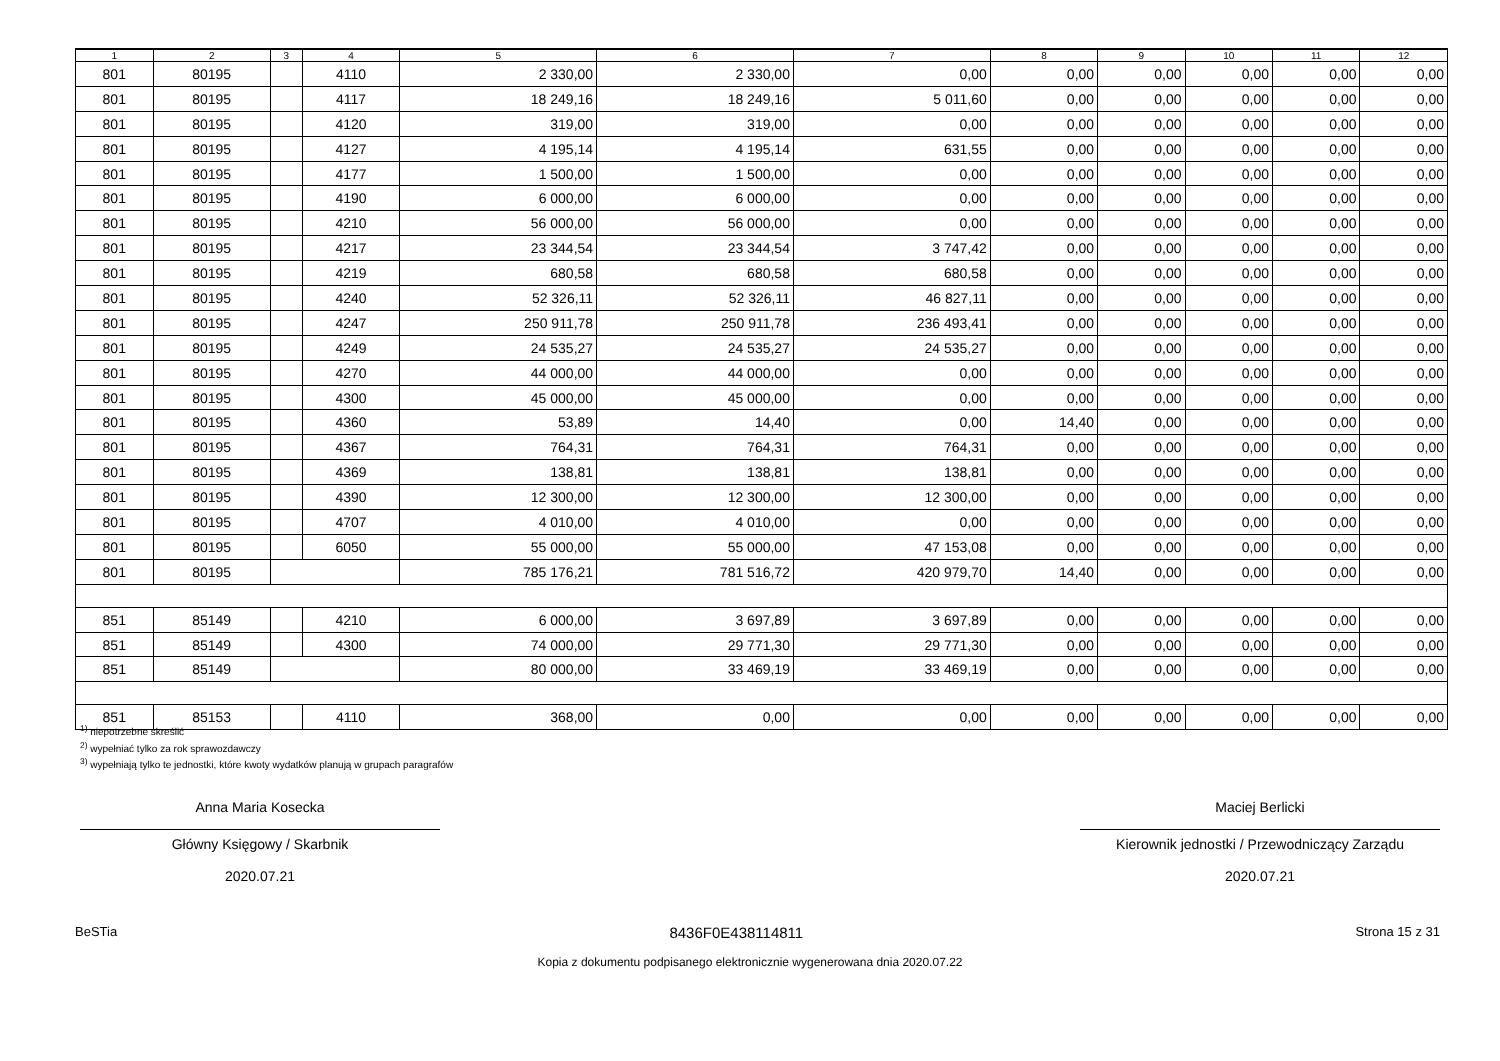| 1 | 2 | 3 | 4 | 5 | 6 | 7 | 8 | 9 | 10 | 11 | 12 |
| --- | --- | --- | --- | --- | --- | --- | --- | --- | --- | --- | --- |
| 801 | 80195 | | 4110 | 2 330,00 | 2 330,00 | 0,00 | 0,00 | 0,00 | 0,00 | 0,00 | 0,00 |
| 801 | 80195 | | 4117 | 18 249,16 | 18 249,16 | 5 011,60 | 0,00 | 0,00 | 0,00 | 0,00 | 0,00 |
| 801 | 80195 | | 4120 | 319,00 | 319,00 | 0,00 | 0,00 | 0,00 | 0,00 | 0,00 | 0,00 |
| 801 | 80195 | | 4127 | 4 195,14 | 4 195,14 | 631,55 | 0,00 | 0,00 | 0,00 | 0,00 | 0,00 |
| 801 | 80195 | | 4177 | 1 500,00 | 1 500,00 | 0,00 | 0,00 | 0,00 | 0,00 | 0,00 | 0,00 |
| 801 | 80195 | | 4190 | 6 000,00 | 6 000,00 | 0,00 | 0,00 | 0,00 | 0,00 | 0,00 | 0,00 |
| 801 | 80195 | | 4210 | 56 000,00 | 56 000,00 | 0,00 | 0,00 | 0,00 | 0,00 | 0,00 | 0,00 |
| 801 | 80195 | | 4217 | 23 344,54 | 23 344,54 | 3 747,42 | 0,00 | 0,00 | 0,00 | 0,00 | 0,00 |
| 801 | 80195 | | 4219 | 680,58 | 680,58 | 680,58 | 0,00 | 0,00 | 0,00 | 0,00 | 0,00 |
| 801 | 80195 | | 4240 | 52 326,11 | 52 326,11 | 46 827,11 | 0,00 | 0,00 | 0,00 | 0,00 | 0,00 |
| 801 | 80195 | | 4247 | 250 911,78 | 250 911,78 | 236 493,41 | 0,00 | 0,00 | 0,00 | 0,00 | 0,00 |
| 801 | 80195 | | 4249 | 24 535,27 | 24 535,27 | 24 535,27 | 0,00 | 0,00 | 0,00 | 0,00 | 0,00 |
| 801 | 80195 | | 4270 | 44 000,00 | 44 000,00 | 0,00 | 0,00 | 0,00 | 0,00 | 0,00 | 0,00 |
| 801 | 80195 | | 4300 | 45 000,00 | 45 000,00 | 0,00 | 0,00 | 0,00 | 0,00 | 0,00 | 0,00 |
| 801 | 80195 | | 4360 | 53,89 | 14,40 | 0,00 | 14,40 | 0,00 | 0,00 | 0,00 | 0,00 |
| 801 | 80195 | | 4367 | 764,31 | 764,31 | 764,31 | 0,00 | 0,00 | 0,00 | 0,00 | 0,00 |
| 801 | 80195 | | 4369 | 138,81 | 138,81 | 138,81 | 0,00 | 0,00 | 0,00 | 0,00 | 0,00 |
| 801 | 80195 | | 4390 | 12 300,00 | 12 300,00 | 12 300,00 | 0,00 | 0,00 | 0,00 | 0,00 | 0,00 |
| 801 | 80195 | | 4707 | 4 010,00 | 4 010,00 | 0,00 | 0,00 | 0,00 | 0,00 | 0,00 | 0,00 |
| 801 | 80195 | | 6050 | 55 000,00 | 55 000,00 | 47 153,08 | 0,00 | 0,00 | 0,00 | 0,00 | 0,00 |
| 801 | 80195 | | | 785 176,21 | 781 516,72 | 420 979,70 | 14,40 | 0,00 | 0,00 | 0,00 | 0,00 |
| 851 | 85149 | | 4210 | 6 000,00 | 3 697,89 | 3 697,89 | 0,00 | 0,00 | 0,00 | 0,00 | 0,00 |
| 851 | 85149 | | 4300 | 74 000,00 | 29 771,30 | 29 771,30 | 0,00 | 0,00 | 0,00 | 0,00 | 0,00 |
| 851 | 85149 | | | 80 000,00 | 33 469,19 | 33 469,19 | 0,00 | 0,00 | 0,00 | 0,00 | 0,00 |
| 851 | 85153 | | 4110 | 368,00 | 0,00 | 0,00 | 0,00 | 0,00 | 0,00 | 0,00 | 0,00 |
<sup>1)</sup> niepotrzebne skreślić
<sup>2)</sup> wypełniać tylko za rok sprawozdawczy
<sup>3)</sup> wypełniają tylko te jednostki, które kwoty wydatków planują w grupach paragrafów
Anna Maria Kosecka
Główny Księgowy / Skarbnik
2020.07.21
Maciej Berlicki
Kierownik jednostki / Przewodniczący Zarządu
2020.07.21
BeSTia 8436F0E438114811 Strona 15 z 31
Kopia z dokumentu podpisanego elektronicznie wygenerowana dnia 2020.07.22